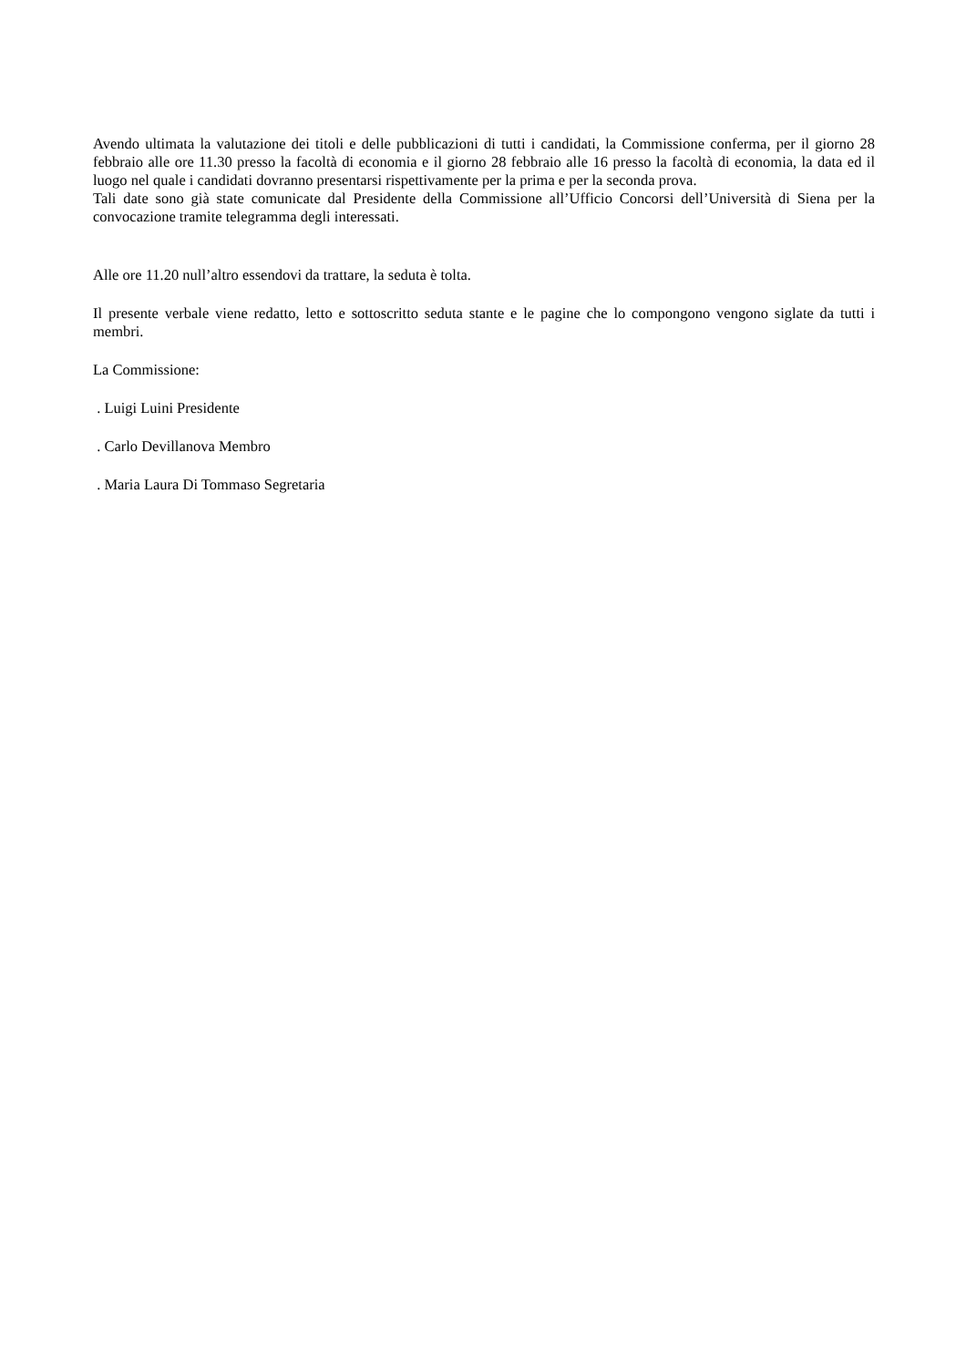Avendo ultimata la valutazione dei titoli e delle pubblicazioni di tutti i candidati, la Commissione conferma, per il giorno 28 febbraio alle ore 11.30 presso la facoltà di economia e il giorno 28 febbraio alle 16 presso la facoltà di economia, la data ed il luogo nel quale i candidati dovranno presentarsi rispettivamente per la prima e per la seconda prova.
Tali date sono già state comunicate dal Presidente della Commissione all’Ufficio Concorsi dell’Università di Siena per la convocazione tramite telegramma degli interessati.
Alle ore 11.20 null’altro essendovi da trattare, la seduta è tolta.
Il presente verbale viene redatto, letto e sottoscritto seduta stante e le pagine che lo compongono vengono siglate da tutti i membri.
La Commissione:
. Luigi Luini Presidente
. Carlo Devillanova Membro
. Maria Laura Di Tommaso Segretaria